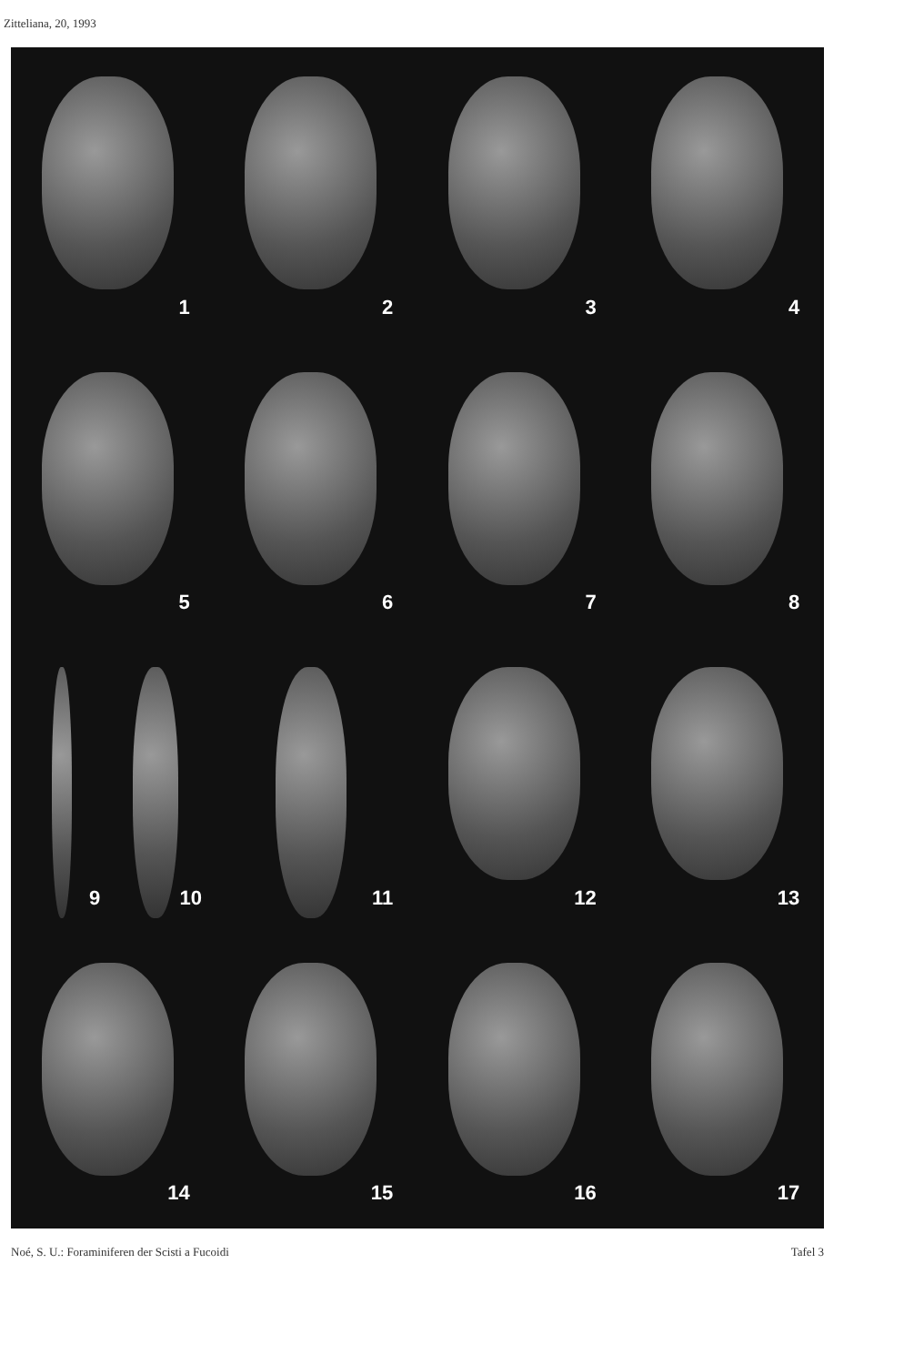Zitteliana, 20, 1993
1
2
3
4
5
6
7
8
9
10
11
12
13
14
15
16
17
Noé, S. U.: Foraminiferen der Scisti a Fucoidi Tafel 3